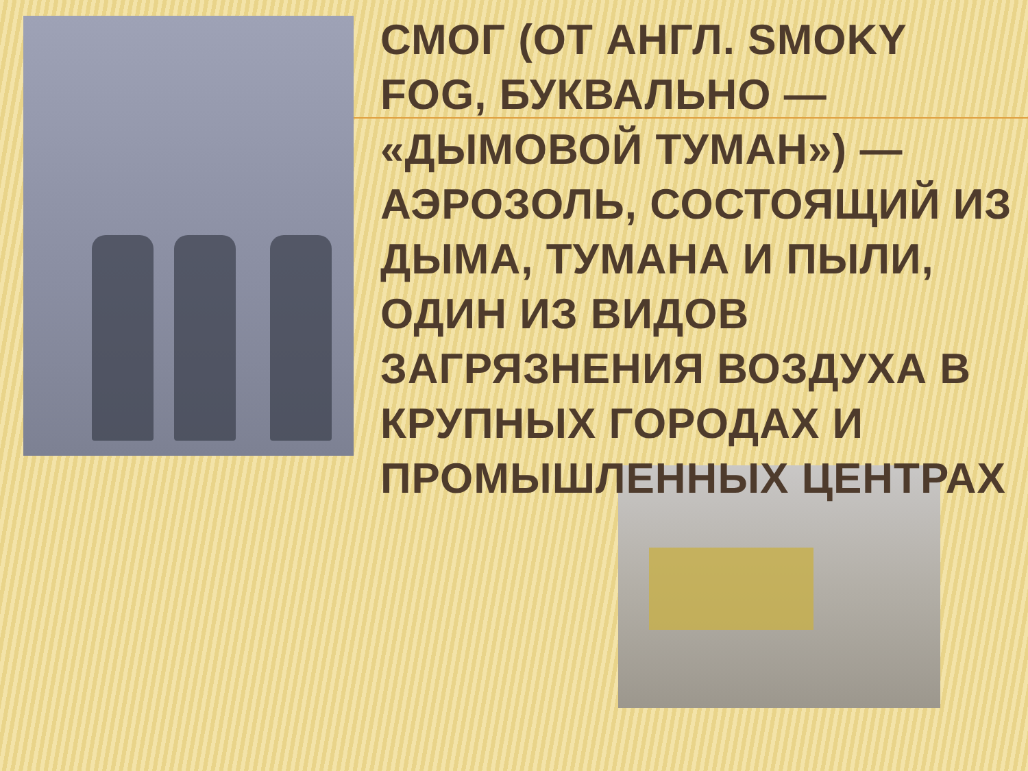СМОГ (ОТ АНГЛ. SMOKY FOG, БУКВАЛЬНО — «ДЫМОВОЙ ТУМАН») — АЭРОЗОЛЬ, СОСТОЯЩИЙ ИЗ ДЫМА, ТУМАНА И ПЫЛИ, ОДИН ИЗ ВИДОВ ЗАГРЯЗНЕНИЯ ВОЗДУХА В КРУПНЫХ ГОРОДАХ И ПРОМЫШЛЕННЫХ ЦЕНТРАХ